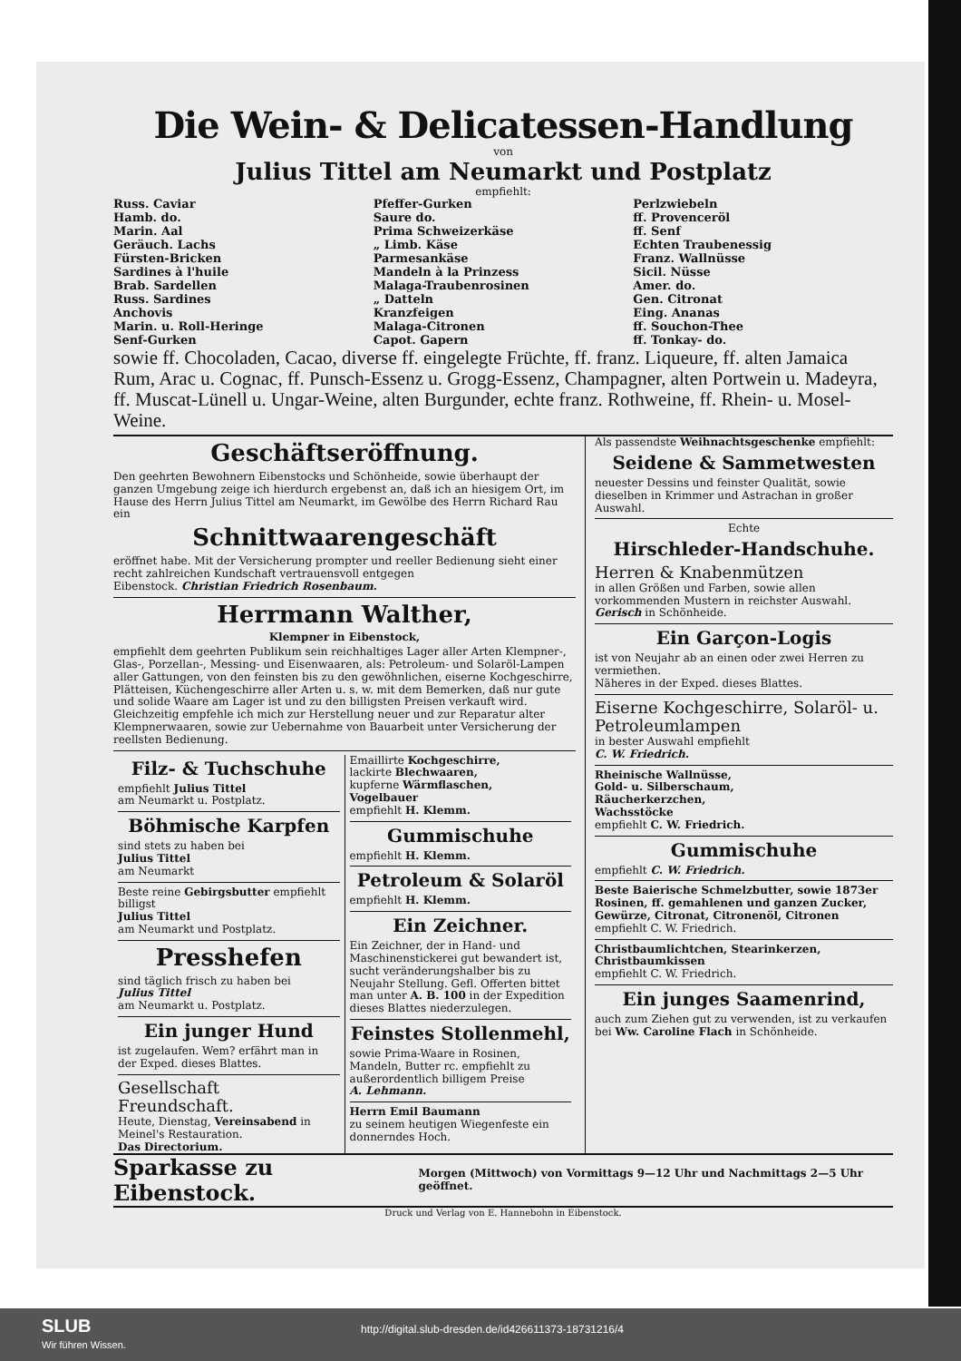Die Wein- & Delicatessen-Handlung
von
Julius Tittel am Neumarkt und Postplatz
empfiehlt:
Russ. Caviar
Hamb. do.
Marin. Aal
Geräuch. Lachs
Fürsten-Bricken
Sardines à l'huile
Brab. Sardellen
Russ. Sardines
Anchovis
Marin. u. Roll-Heringe
Senf-Gurken
Pfeffer-Gurken
Saure do.
Prima Schweizerkäse
„ Limb. Käse
Parmesankäse
Mandeln à la Prinzess
Malaga-Traubenrosinen
„ Datteln
Kranzfeigen
Malaga-Citronen
Capot. Gapern
Perlzwiebeln
ff. Provenceröl
ff. Senf
Echten Traubenessig
Franz. Wallnüsse
Sicil. Nüsse
Amer. do.
Gen. Citronat
Eing. Ananas
ff. Souchon-Thee
ff. Tonkay- do.
sowie ff. Chocoladen, Cacao, diverse ff. eingelegte Früchte, ff. franz. Liqueure, ff. alten Jamaica Rum, Arac u. Cognac, ff. Punsch-Essenz u. Grogg-Essenz, Champagner, alten Portwein u. Madeyra, ff. Muscat-Lünell u. Ungar-Weine, alten Burgunder, echte franz. Rothweine, ff. Rhein- u. Mosel-Weine.
Geschäftseröffnung.
Den geehrten Bewohnern Eibenstocks und Schönheide, sowie überhaupt der ganzen Umgebung zeige ich hierdurch ergebenst an, daß ich an hiesigem Ort, im Hause des Herrn Julius Tittel am Neumarkt, im Gewölbe des Herrn Richard Rau ein
Schnittwaarengeschäft
eröffnet habe. Mit der Versicherung prompter und reeller Bedienung sieht einer recht zahlreichen Kundschaft vertrauensvoll entgegen
Eibenstock. Christian Friedrich Rosenbaum.
Herrmann Walther,
Klempner in Eibenstock,
empfiehlt dem geehrten Publikum sein reichhaltiges Lager aller Arten Klempner-, Glas-, Porzellan-, Messing- und Eisenwaaren, als: Petroleum- und Solaröl-Lampen aller Gattungen, von den feinsten bis zu den gewöhnlichen, eiserne Kochgeschirre, Plätteisen, Küchengeschirre aller Arten u. s. w. mit dem Bemerken, daß nur gute und solide Waare am Lager ist und zu den billigsten Preisen verkauft wird.
Gleichzeitig empfehle ich mich zur Herstellung neuer und zur Reparatur alter Klempnerwaaren, sowie zur Uebernahme von Bauarbeit unter Versicherung der reellsten Bedienung.
Filz- & Tuchschuhe
empfiehlt Julius Tittel
am Neumarkt u. Postplatz.
Böhmische Karpfen
sind stets zu haben bei
Julius Tittel
am Neumarkt
Beste reine Gebirgsbutter empfiehlt billigst
Julius Tittel
am Neumarkt und Postplatz.
Presshefen
sind täglich frisch zu haben bei
Julius Tittel
am Neumarkt u. Postplatz.
Ein junger Hund
ist zugelaufen. Wem? erfährt man in der Exped. dieses Blattes.
Gesellschaft Freundschaft.
Heute, Dienstag, Vereinsabend in Meinel's Restauration.
Das Directorium.
Emaillirte Kochgeschirre,
lackirte Blechwaaren,
kupferne Wärmflaschen,
Vogelbauer
empfiehlt H. Klemm.
Gummischuhe
empfiehlt H. Klemm.
Petroleum & Solaröl
empfiehlt H. Klemm.
Ein Zeichner.
Ein Zeichner, der in Hand- und Maschinenstickerei gut bewandert ist, sucht veränderungshalber bis zu Neujahr Stellung. Gefl. Offerten bittet man unter A. B. 100 in der Expedition dieses Blattes niederzulegen.
Feinstes Stollenmehl,
sowie Prima-Waare in Rosinen, Mandeln, Butter rc. empfiehlt zu außerordentlich billigem Preise
A. Lehmann.
Herrn Emil Baumann
zu seinem heutigen Wiegenfeste ein donnerndes Hoch.
Als passendste Weihnachtsgeschenke empfiehlt:
Seidene & Sammetwesten
neuester Dessins und feinster Qualität, sowie dieselben in Krimmer und Astrachan in großer Auswahl.
Echte
Hirschleder-Handschuhe.
Herren & Knabenmützen
in allen Größen und Farben, sowie allen vorkommenden Mustern in reichster Auswahl.
Gerisch in Schönheide.
Ein Garçon-Logis
ist von Neujahr ab an einen oder zwei Herren zu vermiethen.
Näheres in der Exped. dieses Blattes.
Eiserne Kochgeschirre, Solaröl- u. Petroleumlampen
in bester Auswahl empfiehlt
C. W. Friedrich.
Rheinische Wallnüsse,
Gold- u. Silberschaum,
Räucherkerzchen,
Wachsstöcke
empfiehlt C. W. Friedrich.
Gummischuhe
empfiehlt C. W. Friedrich.
Beste Baierische Schmelzbutter, sowie 1873er Rosinen, ff. gemahlenen und ganzen Zucker, Gewürze, Citronat, Citronenöl, Citronen
empfiehlt C. W. Friedrich.
Christbaumlichtchen, Stearinkerzen, Christbaumkissen
empfiehlt C. W. Friedrich.
Ein junges Saamenrind,
auch zum Ziehen gut zu verwenden, ist zu verkaufen bei Ww. Caroline Flach in Schönheide.
Sparkasse zu Eibenstock. Morgen (Mittwoch) von Vormittags 9—12 Uhr und Nachmittags 2—5 Uhr geöffnet.
Druck und Verlag von E. Hannebohn in Eibenstock.
SLUB
Wir führen Wissen.
http://digital.slub-dresden.de/id426611373-18731216/4